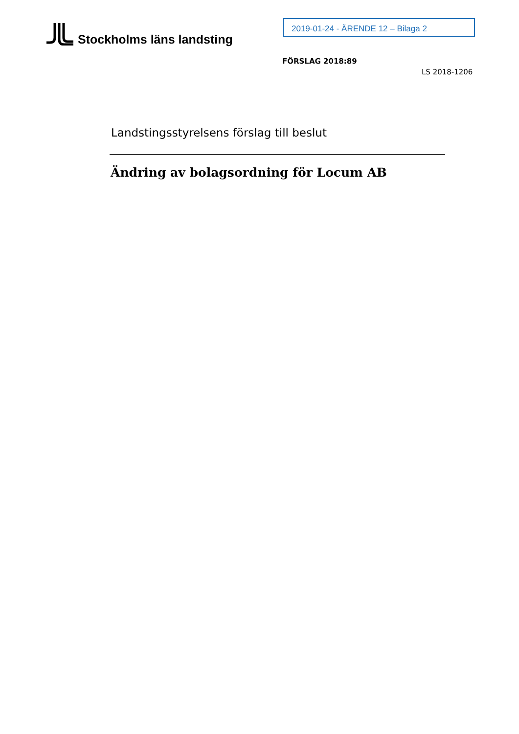Stockholms läns landsting 2019-01-24 - ÄRENDE 12 – Bilaga 2
FÖRSLAG 2018:89
LS 2018-1206
Landstingsstyrelsens förslag till beslut
Ändring av bolagsordning för Locum AB